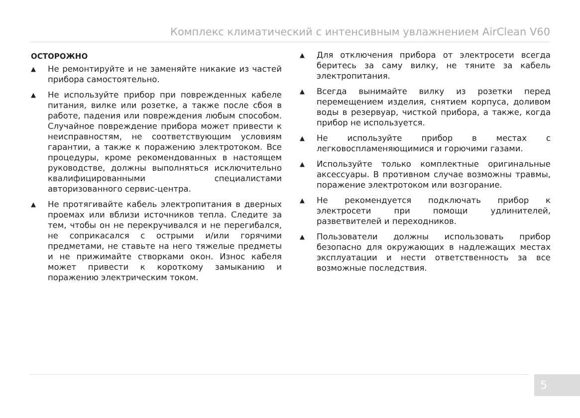Комплекс климатический с интенсивным увлажнением AirClean V60
ОСТОРОЖНО
▲ Не ремонтируйте и не заменяйте никакие из частей прибора самостоятельно.
▲ Не используйте прибор при поврежденных кабеле питания, вилке или розетке, а также после сбоя в работе, падения или повреждения любым способом. Случайное повреждение прибора может привести к неисправностям, не соответствующим условиям гарантии, а также к поражению электротоком. Все процедуры, кроме рекомендованных в настоящем руководстве, должны выполняться исключительно квалифицированными специалистами авторизованного сервис-центра.
▲ Не протягивайте кабель электропитания в дверных проемах или вблизи источников тепла. Следите за тем, чтобы он не перекручивался и не перегибался, не соприкасался с острыми и/или горячими предметами, не ставьте на него тяжелые предметы и не прижимайте створками окон. Износ кабеля может привести к короткому замыканию и поражению электрическим током.
▲ Для отключения прибора от электросети всегда беритесь за саму вилку, не тяните за кабель электропитания.
▲ Всегда вынимайте вилку из розетки перед перемещением изделия, снятием корпуса, доливом воды в резервуар, чисткой прибора, а также, когда прибор не используется.
▲ Не используйте прибор в местах с легковоспламеняющимися и горючими газами.
▲ Используйте только комплектные оригинальные аксессуары. В противном случае возможны травмы, поражение электротоком или возгорание.
▲ Не рекомендуется подключать прибор к электросети при помощи удлинителей, разветвителей и переходников.
▲ Пользователи должны использовать прибор безопасно для окружающих в надлежащих местах эксплуатации и нести ответственность за все возможные последствия.
5